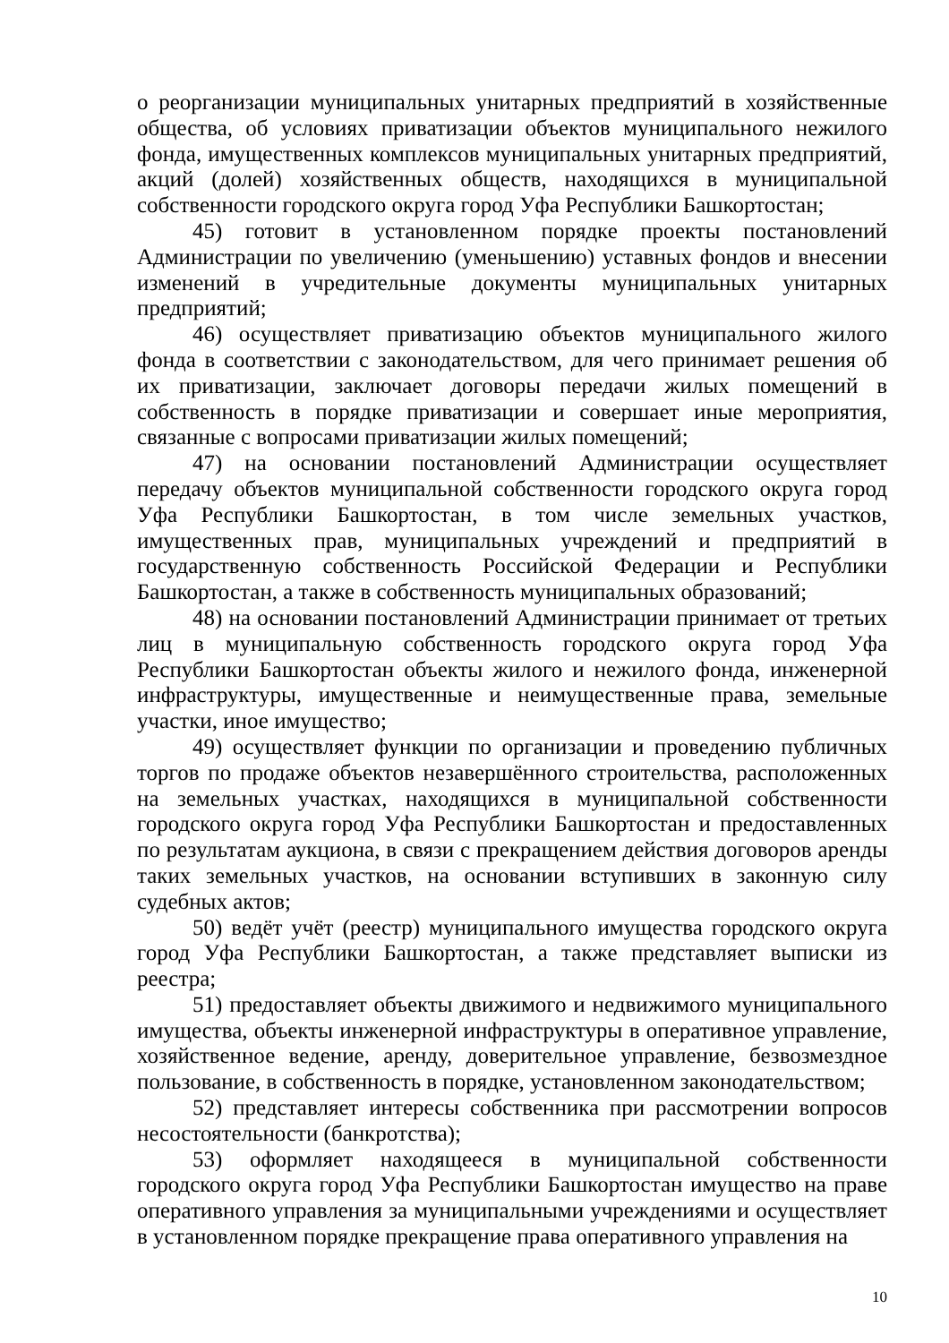о реорганизации муниципальных унитарных предприятий в хозяйственные общества, об условиях приватизации объектов муниципального нежилого фонда, имущественных комплексов муниципальных унитарных предприятий, акций (долей) хозяйственных обществ, находящихся в муниципальной собственности городского округа город Уфа Республики Башкортостан;
45) готовит в установленном порядке проекты постановлений Администрации по увеличению (уменьшению) уставных фондов и внесении изменений в учредительные документы муниципальных унитарных предприятий;
46) осуществляет приватизацию объектов муниципального жилого фонда в соответствии с законодательством, для чего принимает решения об их приватизации, заключает договоры передачи жилых помещений в собственность в порядке приватизации и совершает иные мероприятия, связанные с вопросами приватизации жилых помещений;
47) на основании постановлений Администрации осуществляет передачу объектов муниципальной собственности городского округа город Уфа Республики Башкортостан, в том числе земельных участков, имущественных прав, муниципальных учреждений и предприятий в государственную собственность Российской Федерации и Республики Башкортостан, а также в собственность муниципальных образований;
48) на основании постановлений Администрации принимает от третьих лиц в муниципальную собственность городского округа город Уфа Республики Башкортостан объекты жилого и нежилого фонда, инженерной инфраструктуры, имущественные и неимущественные права, земельные участки, иное имущество;
49) осуществляет функции по организации и проведению публичных торгов по продаже объектов незавершённого строительства, расположенных на земельных участках, находящихся в муниципальной собственности городского округа город Уфа Республики Башкортостан и предоставленных по результатам аукциона, в связи с прекращением действия договоров аренды таких земельных участков, на основании вступивших в законную силу судебных актов;
50) ведёт учёт (реестр) муниципального имущества городского округа город Уфа Республики Башкортостан, а также представляет выписки из реестра;
51) предоставляет объекты движимого и недвижимого муниципального имущества, объекты инженерной инфраструктуры в оперативное управление, хозяйственное ведение, аренду, доверительное управление, безвозмездное пользование, в собственность в порядке, установленном законодательством;
52) представляет интересы собственника при рассмотрении вопросов несостоятельности (банкротства);
53) оформляет находящееся в муниципальной собственности городского округа город Уфа Республики Башкортостан имущество на праве оперативного управления за муниципальными учреждениями и осуществляет в установленном порядке прекращение права оперативного управления на
10